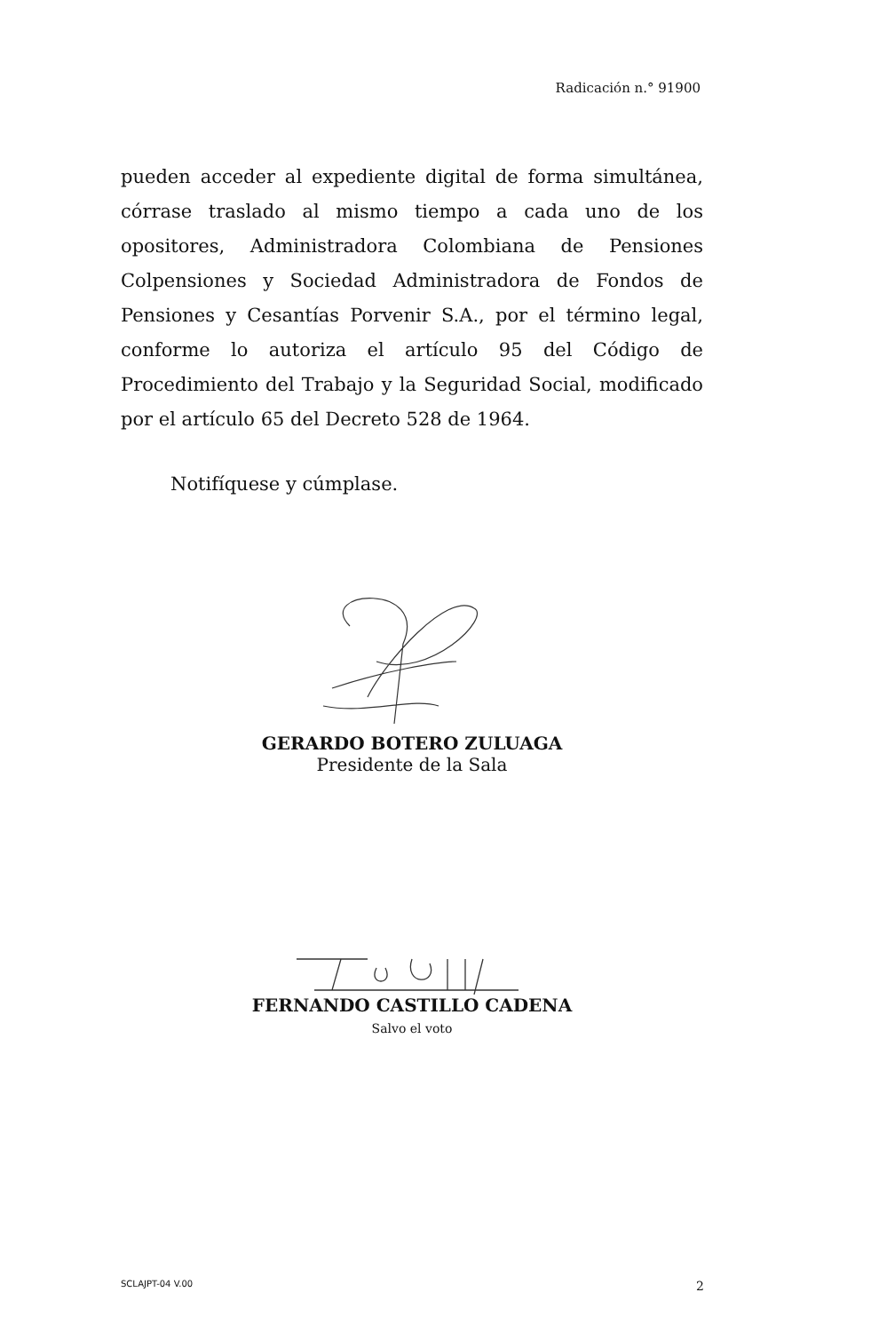Radicación n.° 91900
pueden acceder al expediente digital de forma simultánea, córrase traslado al mismo tiempo a cada uno de los opositores, Administradora Colombiana de Pensiones Colpensiones y Sociedad Administradora de Fondos de Pensiones y Cesantías Porvenir S.A., por el término legal, conforme lo autoriza el artículo 95 del Código de Procedimiento del Trabajo y la Seguridad Social, modificado por el artículo 65 del Decreto 528 de 1964.
Notifíquese y cúmplase.
GERARDO BOTERO ZULUAGA
Presidente de la Sala
FERNANDO CASTILLO CADENA
Salvo el voto
SCLAJPT-04 V.00 2